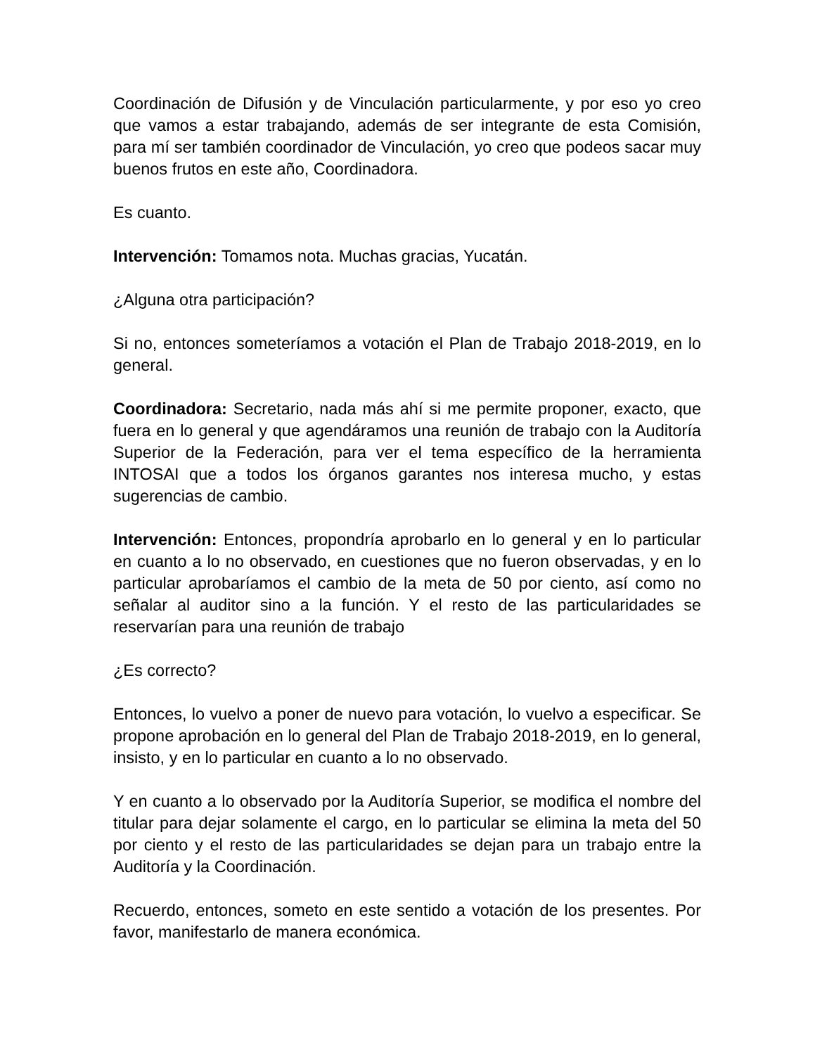Coordinación de Difusión y de Vinculación particularmente, y por eso yo creo que vamos a estar trabajando, además de ser integrante de esta Comisión, para mí ser también coordinador de Vinculación, yo creo que podeos sacar muy buenos frutos en este año, Coordinadora.
Es cuanto.
Intervención: Tomamos nota. Muchas gracias, Yucatán.
¿Alguna otra participación?
Si no, entonces someteríamos a votación el Plan de Trabajo 2018-2019, en lo general.
Coordinadora: Secretario, nada más ahí si me permite proponer, exacto, que fuera en lo general y que agendáramos una reunión de trabajo con la Auditoría Superior de la Federación, para ver el tema específico de la herramienta INTOSAI que a todos los órganos garantes nos interesa mucho, y estas sugerencias de cambio.
Intervención: Entonces, propondría aprobarlo en lo general y en lo particular en cuanto a lo no observado, en cuestiones que no fueron observadas, y en lo particular aprobaríamos el cambio de la meta de 50 por ciento, así como no señalar al auditor sino a la función. Y el resto de las particularidades se reservarían para una reunión de trabajo
¿Es correcto?
Entonces, lo vuelvo a poner de nuevo para votación, lo vuelvo a especificar. Se propone aprobación en lo general del Plan de Trabajo 2018-2019, en lo general, insisto, y en lo particular en cuanto a lo no observado.
Y en cuanto a lo observado por la Auditoría Superior, se modifica el nombre del titular para dejar solamente el cargo, en lo particular se elimina la meta del 50 por ciento y el resto de las particularidades se dejan para un trabajo entre la Auditoría y la Coordinación.
Recuerdo, entonces, someto en este sentido a votación de los presentes. Por favor, manifestarlo de manera económica.